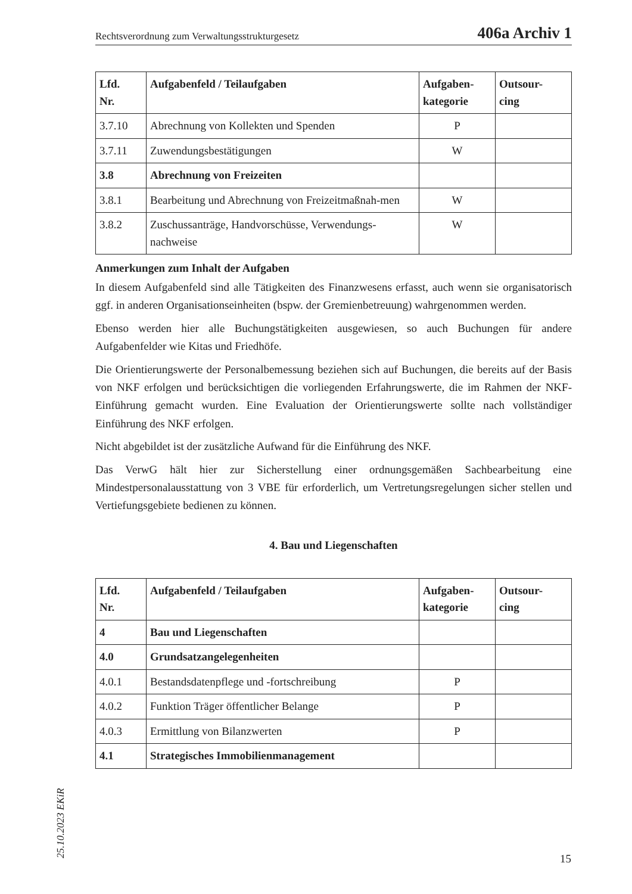Rechtsverordnung zum Verwaltungsstrukturgesetz 406a Archiv 1
| Lfd. Nr. | Aufgabenfeld / Teilaufgaben | Aufgaben- kategorie | Outsour- cing |
| --- | --- | --- | --- |
| 3.7.10 | Abrechnung von Kollekten und Spenden | P | |
| 3.7.11 | Zuwendungsbestätigungen | W | |
| 3.8 | Abrechnung von Freizeiten | | |
| 3.8.1 | Bearbeitung und Abrechnung von Freizeitmaßnah-men | W | |
| 3.8.2 | Zuschussanträge, Handvorschüsse, Verwendungs-nachweise | W | |
Anmerkungen zum Inhalt der Aufgaben
In diesem Aufgabenfeld sind alle Tätigkeiten des Finanzwesens erfasst, auch wenn sie organisatorisch ggf. in anderen Organisationseinheiten (bspw. der Gremienbetreuung) wahrgenommen werden.
Ebenso werden hier alle Buchungstätigkeiten ausgewiesen, so auch Buchungen für andere Aufgabenfelder wie Kitas und Friedhöfe.
Die Orientierungswerte der Personalbemessung beziehen sich auf Buchungen, die bereits auf der Basis von NKF erfolgen und berücksichtigen die vorliegenden Erfahrungswerte, die im Rahmen der NKF-Einführung gemacht wurden. Eine Evaluation der Orientierungswerte sollte nach vollständiger Einführung des NKF erfolgen.
Nicht abgebildet ist der zusätzliche Aufwand für die Einführung des NKF.
Das VerwG hält hier zur Sicherstellung einer ordnungsgemäßen Sachbearbeitung eine Mindestpersonalausstattung von 3 VBE für erforderlich, um Vertretungsregelungen sicher stellen und Vertiefungsgebiete bedienen zu können.
4. Bau und Liegenschaften
| Lfd. Nr. | Aufgabenfeld / Teilaufgaben | Aufgaben- kategorie | Outsour- cing |
| --- | --- | --- | --- |
| 4 | Bau und Liegenschaften | | |
| 4.0 | Grundsatzangelegenheiten | | |
| 4.0.1 | Bestandsdatenpflege und -fortschreibung | P | |
| 4.0.2 | Funktion Träger öffentlicher Belange | P | |
| 4.0.3 | Ermittlung von Bilanzwerten | P | |
| 4.1 | Strategisches Immobilienmanagement | | |
25.10.2023 EKiR 15